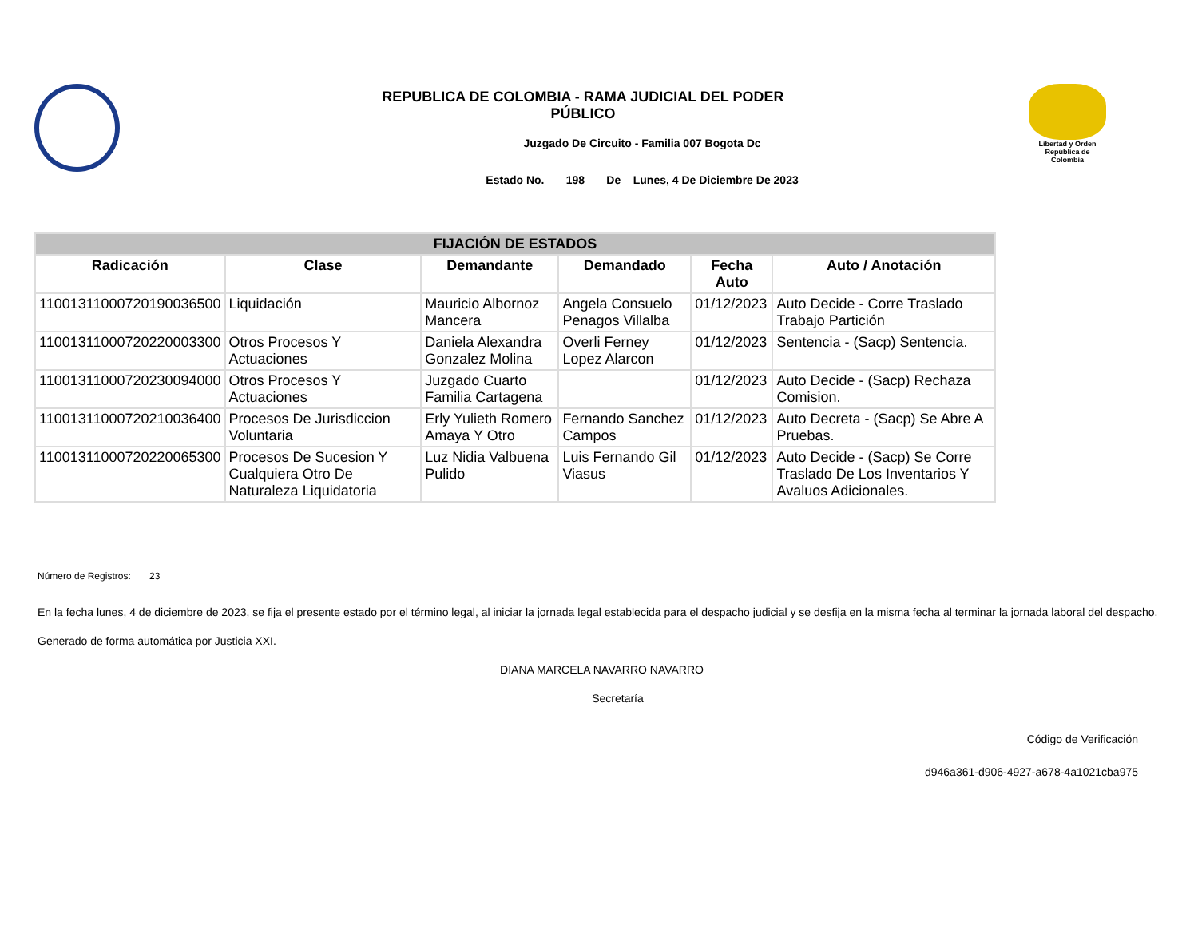REPUBLICA DE COLOMBIA - RAMA JUDICIAL DEL PODER PÚBLICO
Juzgado De Circuito - Familia 007 Bogota Dc
Estado No. 198 De Lunes, 4 De Diciembre De 2023
Libertad y Orden
República de Colombia
| FIJACIÓN DE ESTADOS | | | | | |
| --- | --- | --- | --- | --- | --- |
| Radicación | Clase | Demandante | Demandado | Fecha Auto | Auto / Anotación |
| 11001311000720190036500 | Liquidación | Mauricio Albornoz Mancera | Angela Consuelo Penagos Villalba | 01/12/2023 | Auto Decide - Corre Traslado Trabajo Partición |
| 11001311000720220003300 | Otros Procesos Y Actuaciones | Daniela Alexandra Gonzalez Molina | Overli Ferney Lopez Alarcon | 01/12/2023 | Sentencia - (Sacp) Sentencia. |
| 11001311000720230094000 | Otros Procesos Y Actuaciones | Juzgado Cuarto Familia Cartagena | | 01/12/2023 | Auto Decide - (Sacp) Rechaza Comision. |
| 11001311000720210036400 | Procesos De Jurisdiccion Voluntaria | Erly Yulieth Romero Amaya Y Otro | Fernando Sanchez Campos | 01/12/2023 | Auto Decreta - (Sacp) Se Abre A Pruebas. |
| 11001311000720220065300 | Procesos De Sucesion Y Cualquiera Otro De Naturaleza Liquidatoria | Luz Nidia Valbuena Pulido | Luis Fernando Gil Viasus | 01/12/2023 | Auto Decide - (Sacp) Se Corre Traslado De Los Inventarios Y Avaluos Adicionales. |
Número de Registros: 23
En la fecha lunes, 4 de diciembre de 2023, se fija el presente estado por el término legal, al iniciar la jornada legal establecida para el despacho judicial y se desfija en la misma fecha al terminar la jornada laboral del despacho.
Generado de forma automática por Justicia XXI.
DIANA MARCELA NAVARRO NAVARRO
Secretaría
Código de Verificación
d946a361-d906-4927-a678-4a1021cba975